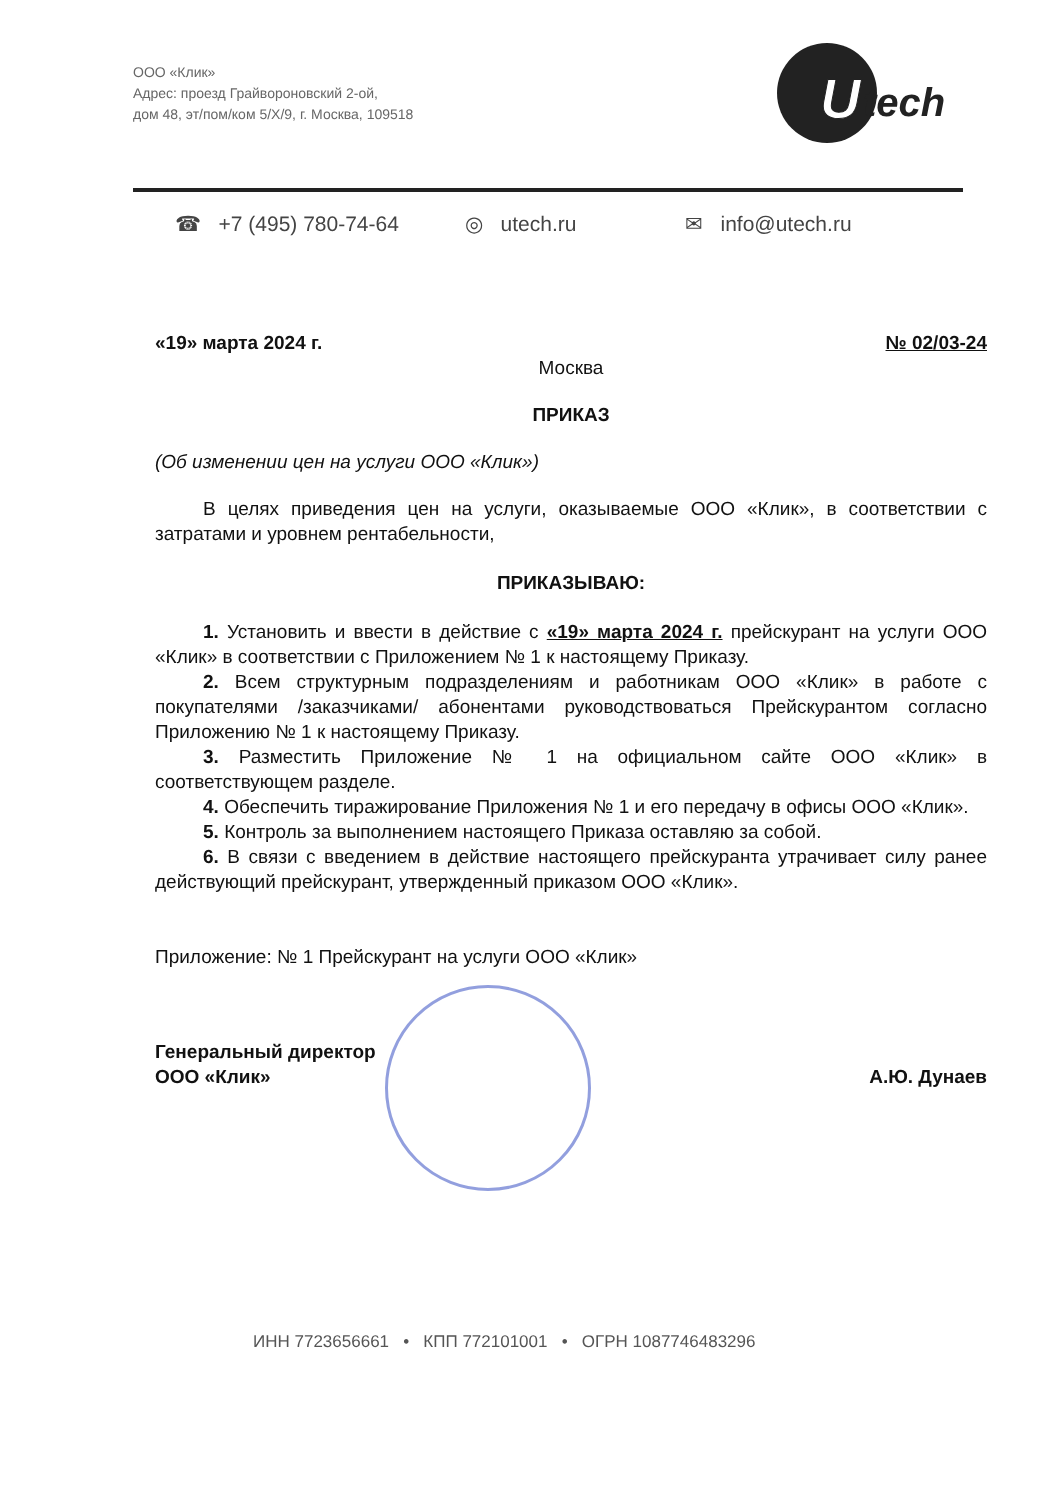ООО «Клик»
Адрес: проезд Грайвороновский 2-ой,
дом 48, эт/пом/ком 5/Х/9, г. Москва, 109518
U
tech
☎ +7 (495) 780-74-64 ◎ utech.ru ✉ info@utech.ru
«19» марта 2024 г. № 02/03-24
Москва
ПРИКАЗ
(Об изменении цен на услуги ООО «Клик»)
В целях приведения цен на услуги, оказываемые ООО «Клик», в соответствии с затратами и уровнем рентабельности,
ПРИКАЗЫВАЮ:
1. Установить и ввести в действие с «19» марта 2024 г. прейскурант на услуги ООО «Клик» в соответствии с Приложением № 1 к настоящему Приказу.
2. Всем структурным подразделениям и работникам ООО «Клик» в работе с покупателями /заказчиками/ абонентами руководствоваться Прейскурантом согласно Приложению № 1 к настоящему Приказу.
3. Разместить Приложение № 1 на официальном сайте ООО «Клик» в соответствующем разделе.
4. Обеспечить тиражирование Приложения № 1 и его передачу в офисы ООО «Клик».
5. Контроль за выполнением настоящего Приказа оставляю за собой.
6. В связи с введением в действие настоящего прейскуранта утрачивает силу ранее действующий прейскурант, утвержденный приказом ООО «Клик».
Приложение: № 1 Прейскурант на услуги ООО «Клик»
Генеральный директор
ООО «Клик» А.Ю. Дунаев
ИНН 7723656661 • КПП 772101001 • ОГРН 1087746483296